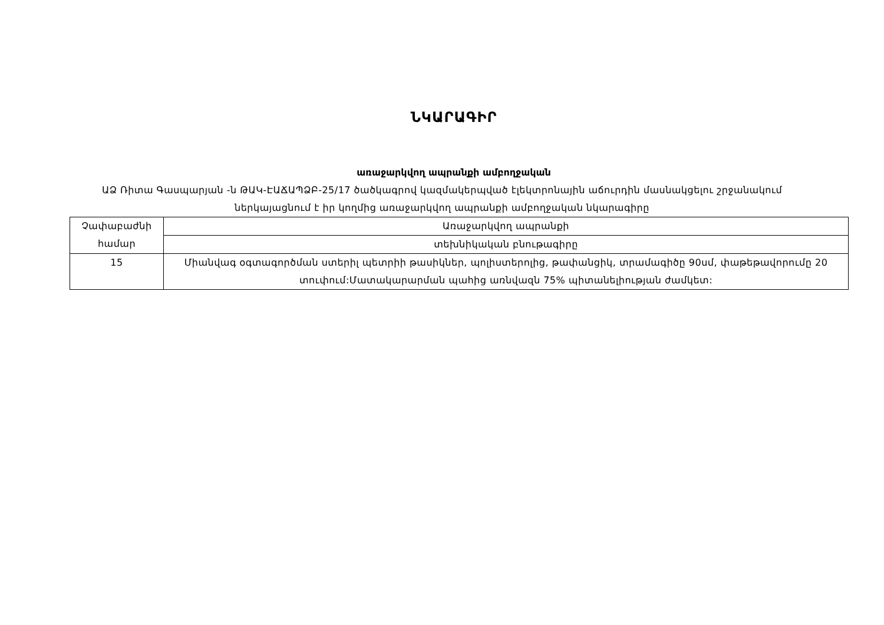ՆԿԱՐԱԳԻՐ
առաջարկվող ապրանքի ամբողջական
ԱՁ Ռիտա Գասպարյան -ն ԹԱԿ-ԷԱՃԱՊՁԲ-25/17 ծածկագրով կազմակերպված էլեկտրոնային աճուրդին մասնակցելու շրջանակում ներկայացնում է իր կողմից առաջարկվող ապրանքի ամբողջական նկարագիրը
| Չափաբաժնի համար | Առաջարկվող ապրանքի |
| | տեխնիկական բնութագիրը |
| 15 | Միանվագ օգտագործման ստերիլ պետրիի թասիկներ, պոլիստերոլից, թափանցիկ, տրամագիծը 90սմ, փաթեթավորումը 20 տուփում:Մատակարարման պահից առնվազն 75% պիտանելիության ժամկետ: |